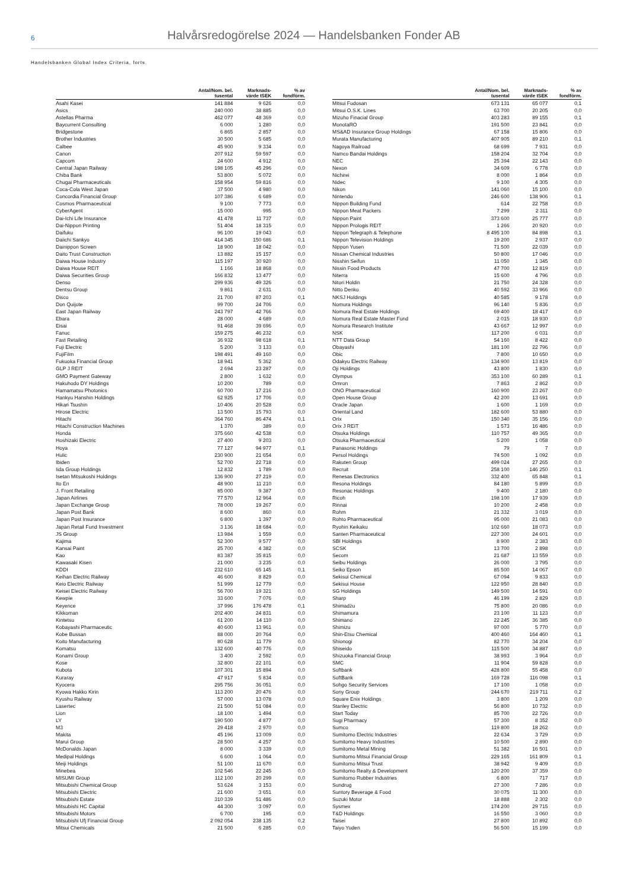6
Halvårsredogörelse 2024 — Handelsbanken Fonder AB
Handelsbanken Global Index Criteria, forts.
| | Antal/Nom. bel. tusental | Marknads- värde tSEK | % av fondförm. |
| --- | --- | --- | --- |
| Asahi Kasei | 141 884 | 9 626 | 0,0 |
| Asics | 240 000 | 38 885 | 0,0 |
| Astellas Pharma | 462 077 | 48 369 | 0,0 |
| Baycurrent Consulting | 6 000 | 1 280 | 0,0 |
| Bridgestone | 6 865 | 2 857 | 0,0 |
| Brother Industries | 30 500 | 5 685 | 0,0 |
| Calbee | 45 900 | 9 334 | 0,0 |
| Canon | 207 912 | 59 597 | 0,0 |
| Capcom | 24 600 | 4 912 | 0,0 |
| Central Japan Railway | 198 105 | 45 296 | 0,0 |
| Chiba Bank | 53 800 | 5 072 | 0,0 |
| Chugai Pharmaceuticals | 158 954 | 59 816 | 0,0 |
| Coca-Cola West Japan | 37 500 | 4 980 | 0,0 |
| Concordia Financial Group | 107 386 | 6 689 | 0,0 |
| Cosmos Pharmaceutical | 9 100 | 7 773 | 0,0 |
| CyberAgent | 15 000 | 995 | 0,0 |
| Dai-Ichi Life Insurance | 41 478 | 11 737 | 0,0 |
| Dai-Nippon Printing | 51 404 | 18 315 | 0,0 |
| Daifuku | 96 100 | 19 043 | 0,0 |
| Daiichi Sankyo | 414 345 | 150 686 | 0,1 |
| Dainippon Screen | 18 900 | 18 042 | 0,0 |
| Daito Trust Construction | 13 882 | 15 157 | 0,0 |
| Daiwa House Industry | 115 197 | 30 920 | 0,0 |
| Daiwa House REIT | 1 166 | 18 868 | 0,0 |
| Daiwa Securities Group | 166 832 | 13 477 | 0,0 |
| Denso | 299 936 | 49 326 | 0,0 |
| Dentsu Group | 9 861 | 2 631 | 0,0 |
| Disco | 21 700 | 87 203 | 0,1 |
| Don Quijote | 99 700 | 24 706 | 0,0 |
| East Japan Railway | 243 797 | 42 766 | 0,0 |
| Ebara | 28 000 | 4 689 | 0,0 |
| Eisai | 91 468 | 39 696 | 0,0 |
| Fanuc | 159 275 | 46 232 | 0,0 |
| Fast Retailing | 36 932 | 98 618 | 0,1 |
| Fuji Electric | 5 200 | 3 133 | 0,0 |
| FujiFilm | 198 491 | 49 160 | 0,0 |
| Fukuoka Financial Group | 18 941 | 5 362 | 0,0 |
| GLP J REIT | 2 694 | 23 287 | 0,0 |
| GMO Payment Gateway | 2 800 | 1 632 | 0,0 |
| Hakuhodo DY Holdings | 10 200 | 789 | 0,0 |
| Hamamatsu Photonics | 60 700 | 17 216 | 0,0 |
| Hankyu Hanshin Holdings | 62 925 | 17 706 | 0,0 |
| Hikari Tsushin | 10 406 | 20 528 | 0,0 |
| Hirose Electric | 13 500 | 15 793 | 0,0 |
| Hitachi | 364 760 | 86 474 | 0,1 |
| Hitachi Construction Machines | 1 370 | 389 | 0,0 |
| Honda | 375 660 | 42 538 | 0,0 |
| Hoshizaki Electric | 27 400 | 9 203 | 0,0 |
| Hoya | 77 127 | 94 977 | 0,1 |
| Hulic | 230 900 | 21 654 | 0,0 |
| Ibiden | 52 700 | 22 718 | 0,0 |
| Iida Group Holdings | 12 832 | 1 789 | 0,0 |
| Isetan Mitsukoshi Holdings | 136 900 | 27 219 | 0,0 |
| Ito En | 48 900 | 11 210 | 0,0 |
| J. Front Retailing | 85 000 | 9 387 | 0,0 |
| Japan Airlines | 77 570 | 12 964 | 0,0 |
| Japan Exchange Group | 78 000 | 19 267 | 0,0 |
| Japan Post Bank | 8 600 | 860 | 0,0 |
| Japan Post Insurance | 6 800 | 1 397 | 0,0 |
| Japan Retail Fund Investment | 3 136 | 18 684 | 0,0 |
| JS Group | 13 984 | 1 559 | 0,0 |
| Kajima | 52 300 | 9 577 | 0,0 |
| Kansai Paint | 25 700 | 4 382 | 0,0 |
| Kao | 83 387 | 35 815 | 0,0 |
| Kawasaki Kisen | 21 000 | 3 235 | 0,0 |
| KDDI | 232 610 | 65 145 | 0,1 |
| Keihan Electric Railway | 46 600 | 8 829 | 0,0 |
| Keio Electric Railway | 51 999 | 12 779 | 0,0 |
| Keisei Electric Railway | 56 700 | 19 321 | 0,0 |
| Kewpie | 33 600 | 7 076 | 0,0 |
| Keyence | 37 996 | 176 478 | 0,1 |
| Kikkoman | 202 400 | 24 831 | 0,0 |
| Kintetsu | 61 200 | 14 110 | 0,0 |
| Kobayashi Pharmaceutic | 40 600 | 13 961 | 0,0 |
| Kobe Bussan | 88 000 | 20 764 | 0,0 |
| Koito Manufacturing | 80 628 | 11 779 | 0,0 |
| Komatsu | 132 600 | 40 776 | 0,0 |
| Konami Group | 3 400 | 2 592 | 0,0 |
| Kose | 32 800 | 22 101 | 0,0 |
| Kubota | 107 301 | 15 894 | 0,0 |
| Kuraray | 47 917 | 5 834 | 0,0 |
| Kyocera | 295 756 | 36 051 | 0,0 |
| Kyowa Hakko Kirin | 113 200 | 20 476 | 0,0 |
| Kyushu Railway | 57 000 | 13 078 | 0,0 |
| Lasertec | 21 500 | 51 084 | 0,0 |
| Lion | 18 100 | 1 494 | 0,0 |
| LY | 190 500 | 4 877 | 0,0 |
| M3 | 29 418 | 2 970 | 0,0 |
| Makita | 45 196 | 13 009 | 0,0 |
| Marui Group | 28 500 | 4 257 | 0,0 |
| McDonalds Japan | 8 000 | 3 339 | 0,0 |
| Medipal Holdings | 6 600 | 1 064 | 0,0 |
| Meiji Holdings | 51 100 | 11 670 | 0,0 |
| Minebea | 102 546 | 22 245 | 0,0 |
| MISUMI Group | 112 100 | 20 299 | 0,0 |
| Mitsubishi Chemical Group | 53 624 | 3 153 | 0,0 |
| Mitsubishi Electric | 21 600 | 3 651 | 0,0 |
| Mitsubishi Estate | 310 339 | 51 486 | 0,0 |
| Mitsubishi HC Capital | 44 300 | 3 097 | 0,0 |
| Mitsubishi Motors | 6 700 | 195 | 0,0 |
| Mitsubishi Ufj Financial Group | 2 092 054 | 238 135 | 0,2 |
| Mitsui Chemicals | 21 500 | 6 285 | 0,0 |
| | Antal/Nom. bel. tusental | Marknads- värde tSEK | % av fondförm. |
| --- | --- | --- | --- |
| Mitsui Fudosan | 673 131 | 65 077 | 0,1 |
| Mitsui O.S.K. Lines | 63 700 | 20 205 | 0,0 |
| Mizuho Finacial Group | 403 283 | 89 155 | 0,1 |
| MonotaRO | 191 500 | 23 841 | 0,0 |
| MS&AD Insurance Group Holdings | 67 158 | 15 806 | 0,0 |
| Murata Manufacturing | 407 905 | 89 210 | 0,1 |
| Nagoya Railroad | 68 699 | 7 931 | 0,0 |
| Namco Bandai Holdings | 158 204 | 32 704 | 0,0 |
| NEC | 25 394 | 22 143 | 0,0 |
| Nexon | 34 609 | 6 778 | 0,0 |
| Nichirei | 8 000 | 1 864 | 0,0 |
| Nidec | 9 100 | 4 305 | 0,0 |
| Nikon | 141 060 | 15 100 | 0,0 |
| Nintendo | 246 600 | 138 906 | 0,1 |
| Nippon Building Fund | 614 | 22 758 | 0,0 |
| Nippon Meat Packers | 7 299 | 2 311 | 0,0 |
| Nippon Paint | 373 600 | 25 777 | 0,0 |
| Nippon Prologis REIT | 1 266 | 20 920 | 0,0 |
| Nippon Telegraph & Telephone | 8 495 100 | 84 898 | 0,1 |
| Nippon Television Holdings | 19 200 | 2 937 | 0,0 |
| Nippon Yusen | 71 500 | 22 039 | 0,0 |
| Nissan Chemical Industries | 50 800 | 17 046 | 0,0 |
| Nisshin Seifun | 11 050 | 1 345 | 0,0 |
| Nissin Food Products | 47 700 | 12 819 | 0,0 |
| Niterra | 15 600 | 4 796 | 0,0 |
| Nitori Holdin | 21 750 | 24 328 | 0,0 |
| Nitto Denko | 40 592 | 33 966 | 0,0 |
| NKSJ Holdings | 40 585 | 9 178 | 0,0 |
| Nomura Holdings | 96 140 | 5 836 | 0,0 |
| Nomura Real Estate Holdings | 69 400 | 18 417 | 0,0 |
| Nomura Real Estate Master Fund | 2 015 | 18 930 | 0,0 |
| Nomura Research Institute | 43 667 | 12 997 | 0,0 |
| NSK | 117 200 | 6 031 | 0,0 |
| NTT Data Group | 54 160 | 8 422 | 0,0 |
| Obayashi | 181 100 | 22 796 | 0,0 |
| Obic | 7 800 | 10 650 | 0,0 |
| Odakyu Electric Railway | 134 900 | 13 819 | 0,0 |
| Oji Holdings | 43 800 | 1 830 | 0,0 |
| Olympus | 353 100 | 60 289 | 0,1 |
| Omron | 7 863 | 2 862 | 0,0 |
| ONO Pharmaceutical | 160 900 | 23 267 | 0,0 |
| Open House Group | 42 200 | 13 691 | 0,0 |
| Oracle Japan | 1 600 | 1 169 | 0,0 |
| Oriental Land | 182 600 | 53 880 | 0,0 |
| Orix | 150 340 | 35 156 | 0,0 |
| Orix J REIT | 1 573 | 16 486 | 0,0 |
| Otsuka Holdings | 110 757 | 49 365 | 0,0 |
| Otsuka Pharmaceutical | 5 200 | 1 058 | 0,0 |
| Panasonic Holdings | 79 | 7 | 0,0 |
| Persol Holdings | 74 500 | 1 092 | 0,0 |
| Rakuten Group | 499 024 | 27 265 | 0,0 |
| Recruit | 258 100 | 146 250 | 0,1 |
| Renesas Electronics | 332 400 | 65 848 | 0,1 |
| Resona Holdings | 84 180 | 5 899 | 0,0 |
| Resonac Holdings | 9 400 | 2 180 | 0,0 |
| Ricoh | 198 100 | 17 939 | 0,0 |
| Rinnai | 10 200 | 2 458 | 0,0 |
| Rohm | 21 332 | 3 019 | 0,0 |
| Rohto Pharmaceutical | 95 000 | 21 083 | 0,0 |
| Ryohin Keikaku | 102 660 | 18 073 | 0,0 |
| Santen Pharmaceutical | 227 300 | 24 601 | 0,0 |
| SBI Holdings | 8 900 | 2 383 | 0,0 |
| SCSK | 13 700 | 2 898 | 0,0 |
| Secom | 21 687 | 13 559 | 0,0 |
| Seibu Holdings | 26 000 | 3 795 | 0,0 |
| Seiko Epson | 85 500 | 14 067 | 0,0 |
| Sekisui Chemical | 67 094 | 9 833 | 0,0 |
| Sekisui House | 122 950 | 28 840 | 0,0 |
| SG Holdings | 149 500 | 14 591 | 0,0 |
| Sharp | 46 199 | 2 829 | 0,0 |
| Shimadzu | 75 800 | 20 086 | 0,0 |
| Shimamura | 23 100 | 11 123 | 0,0 |
| Shimano | 22 245 | 36 385 | 0,0 |
| Shimizu | 97 000 | 5 770 | 0,0 |
| Shin-Etsu Chemical | 400 460 | 164 460 | 0,1 |
| Shionogi | 82 770 | 34 204 | 0,0 |
| Shiseido | 115 500 | 34 887 | 0,0 |
| Shizuoka Financial Group | 38 993 | 3 964 | 0,0 |
| SMC | 11 904 | 59 828 | 0,0 |
| Softbank | 428 800 | 55 458 | 0,0 |
| SoftBank | 169 728 | 116 098 | 0,1 |
| Sohgo Security Services | 17 100 | 1 058 | 0,0 |
| Sony Group | 244 670 | 219 711 | 0,2 |
| Square Enix Holdings | 3 800 | 1 209 | 0,0 |
| Stanley Electric | 56 800 | 10 732 | 0,0 |
| Start Today | 85 700 | 22 726 | 0,0 |
| Sugi Pharmacy | 57 300 | 8 352 | 0,0 |
| Sumco | 119 800 | 18 262 | 0,0 |
| Sumitomo Electric Industries | 22 634 | 3 729 | 0,0 |
| Sumitomo Heavy Industries | 10 500 | 2 890 | 0,0 |
| Sumitomo Metal Mining | 51 382 | 16 501 | 0,0 |
| Sumitomo Mitsui Financial Group | 229 165 | 161 809 | 0,1 |
| Sumitomo Mitsui Trust | 38 942 | 9 409 | 0,0 |
| Sumitomo Realty & Development | 120 200 | 37 359 | 0,0 |
| Sumitomo Rubber Industries | 6 800 | 717 | 0,0 |
| Sundrug | 27 300 | 7 286 | 0,0 |
| Suntory Beverage & Food | 30 075 | 11 300 | 0,0 |
| Suzuki Motor | 18 888 | 2 302 | 0,0 |
| Sysmex | 174 200 | 29 715 | 0,0 |
| T&D Holdings | 16 550 | 3 060 | 0,0 |
| Taisei | 27 800 | 10 892 | 0,0 |
| Taiyo Yuden | 56 500 | 15 199 | 0,0 |